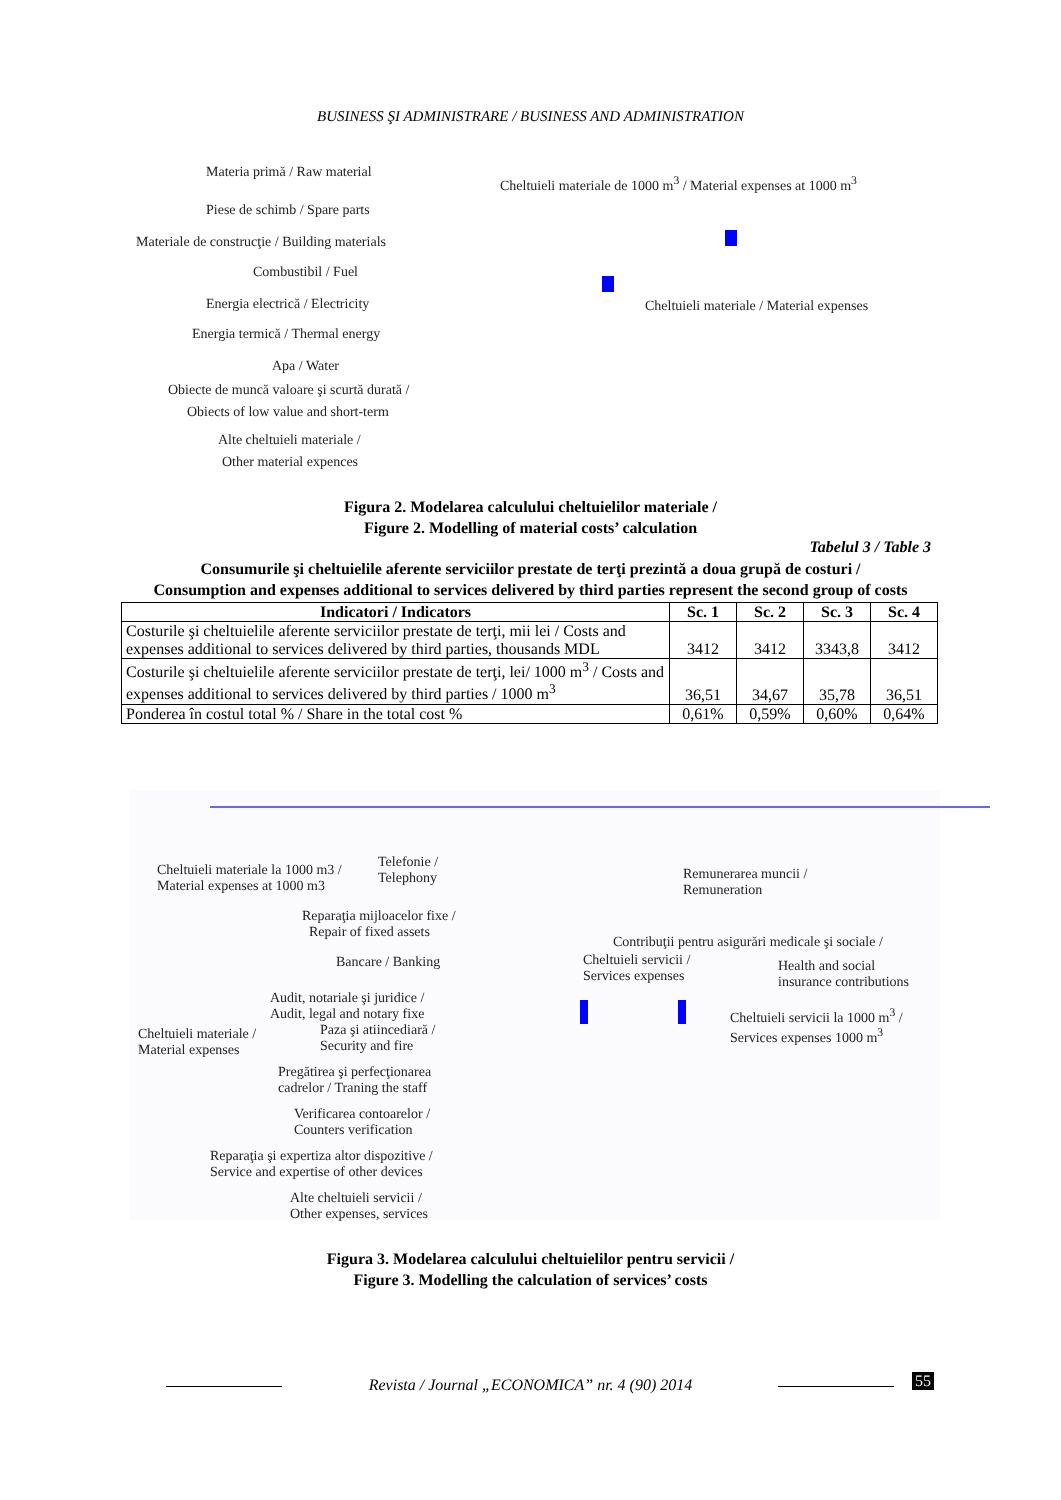BUSINESS ŞI ADMINISTRARE / BUSINESS AND ADMINISTRATION
Materia primă / Raw material
Piese de schimb / Spare parts
Materiale de construcţie / Building materials
Combustibil / Fuel
Energia electrică / Electricity
Energia termică / Thermal energy
Apa / Water
Obiecte de muncă valoare şi scurtă durată /
Obiects of low value and short-term
Alte cheltuieli materiale /
Other material expences
Cheltuieli materiale de 1000 m<sup>3</sup> / Material expenses at 1000 m<sup>3</sup>
Cheltuieli materiale / Material expenses
Figura 2. Modelarea calculului cheltuielilor materiale /
Figure 2. Modelling of material costs’ calculation
Tabelul 3 / Table 3
Consumurile şi cheltuielile aferente serviciilor prestate de terţi prezintă a doua grupă de costuri /
Consumption and expenses additional to services delivered by third parties represent the second group of costs
| Indicatori / Indicators | Sc. 1 | Sc. 2 | Sc. 3 | Sc. 4 |
| --- | --- | --- | --- | --- |
| Costurile şi cheltuielile aferente serviciilor prestate de terţi, mii lei / Costs and expenses additional to services delivered by third parties, thousands MDL | 3412 | 3412 | 3343,8 | 3412 |
| Costurile şi cheltuielile aferente serviciilor prestate de terţi, lei/ 1000 m<sup>3</sup> / Costs and expenses additional to services delivered by third parties / 1000 m<sup>3</sup> | 36,51 | 34,67 | 35,78 | 36,51 |
| Ponderea în costul total % / Share in the total cost % | 0,61% | 0,59% | 0,60% | 0,64% |
Cheltuieli materiale la 1000 m3 /
Material expenses at 1000 m3
Telefonie /
Telephony
Remunerarea muncii /
Remuneration
Reparaţia mijloacelor fixe /
Repair of fixed assets
Bancare / Banking
Contribuţii pentru asigurări medicale şi sociale /
Cheltuieli servicii /
Services expenses
Health and social
insurance contributions
Audit, notariale şi juridice /
Audit, legal and notary fixe
Cheltuieli servicii la 1000 m<sup>3</sup> /
Services expenses 1000 m<sup>3</sup>
Cheltuieli materiale /
Material expenses
Paza şi atiincediară /
Security and fire
Pregătirea şi perfecţionarea
cadrelor / Traning the staff
Verificarea contoarelor /
Counters verification
Reparaţia şi expertiza altor dispozitive /
Service and expertise of other devices
Alte cheltuieli servicii /
Other expenses, services
Figura 3. Modelarea calculului cheltuielilor pentru servicii /
Figure 3. Modelling the calculation of services’ costs
Revista / Journal „ECONOMICA” nr. 4 (90) 2014 55